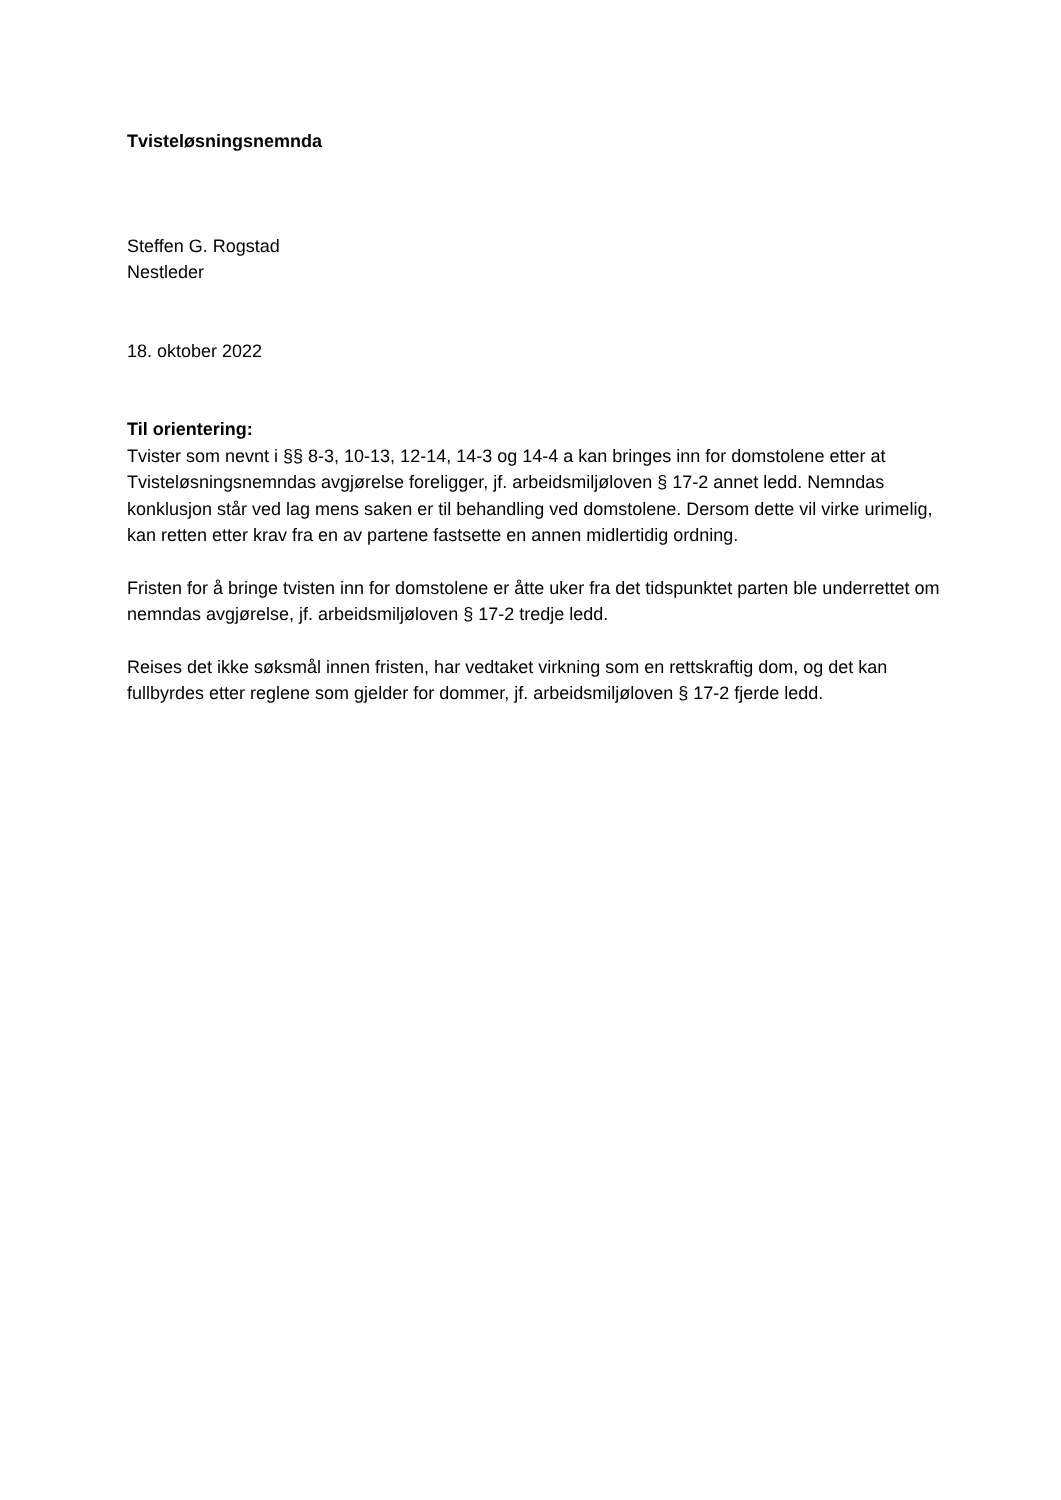Tvisteløsningsnemnda
Steffen G. Rogstad
Nestleder
18. oktober 2022
Til orientering:
Tvister som nevnt i §§ 8-3, 10-13, 12-14, 14-3 og 14-4 a kan bringes inn for domstolene etter at Tvisteløsningsnemndas avgjørelse foreligger, jf. arbeidsmiljøloven § 17-2 annet ledd. Nemndas konklusjon står ved lag mens saken er til behandling ved domstolene. Dersom dette vil virke urimelig, kan retten etter krav fra en av partene fastsette en annen midlertidig ordning.
Fristen for å bringe tvisten inn for domstolene er åtte uker fra det tidspunktet parten ble underrettet om nemndas avgjørelse, jf. arbeidsmiljøloven § 17-2 tredje ledd.
Reises det ikke søksmål innen fristen, har vedtaket virkning som en rettskraftig dom, og det kan fullbyrdes etter reglene som gjelder for dommer, jf. arbeidsmiljøloven § 17-2 fjerde ledd.